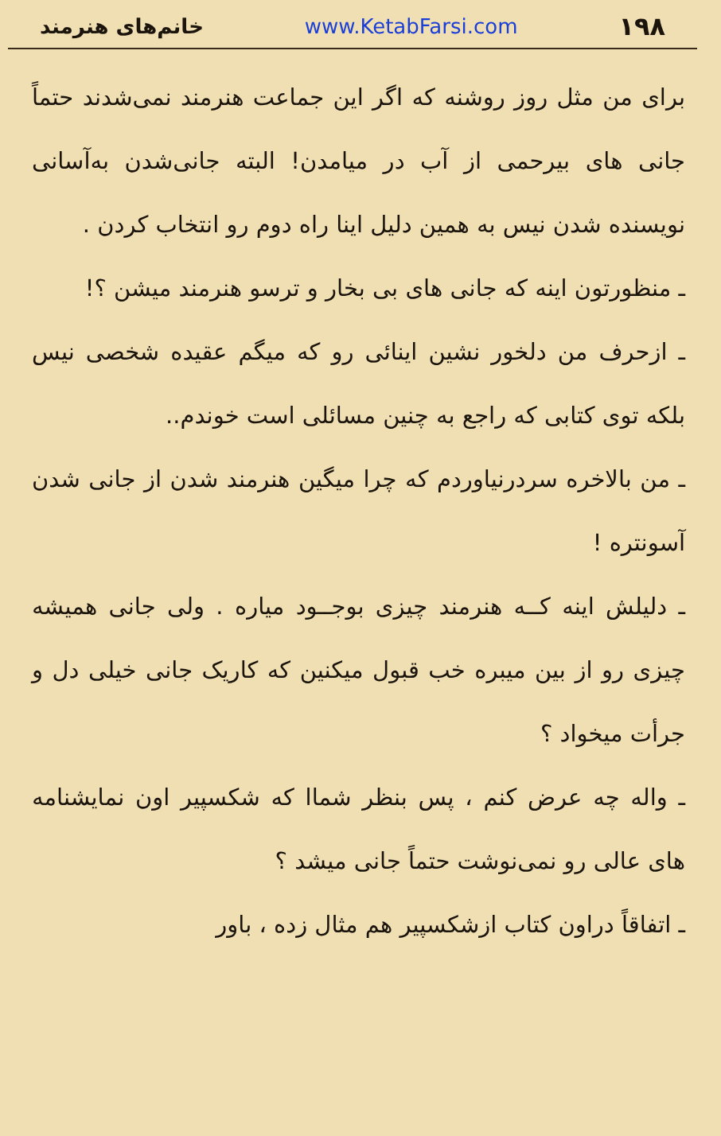۱۹۸ www.KetabFarsi.com خانم‌های هنرمند
برای من مثل روز روشنه که اگر این جماعت هنرمند نمی‌شدند حتماً جانی های بیرحمی از آب در میامدن! البته جانی‌شدن به‌آسانی نویسنده شدن نیس به همین دلیل اینا راه دوم رو انتخاب کردن .
ـ منظورتون اینه که جانی های بی بخار و ترسو هنرمند میشن ؟!
ـ ازحرف من دلخور نشین اینائی رو که میگم عقیده شخصی نیس بلکه توی کتابی که راجع به چنین مسائلی است خوندم..
ـ من بالاخره سردرنیاوردم که چرا میگین هنرمند شدن از جانی شدن آسونتره !
ـ دلیلش اینه کــه هنرمند چیزی بوجــود میاره . ولی جانی همیشه چیزی رو از بین میبره خب قبول میکنین که کاریک جانی خیلی دل و جرأت میخواد ؟
ـ واله چه عرض کنم ، پس بنظر شماا که شکسپیر اون نمایشنامه های عالی رو نمی‌نوشت حتماً جانی میشد ؟
ـ اتفاقاً دراون کتاب ازشکسپیر هم مثال زده ، باور